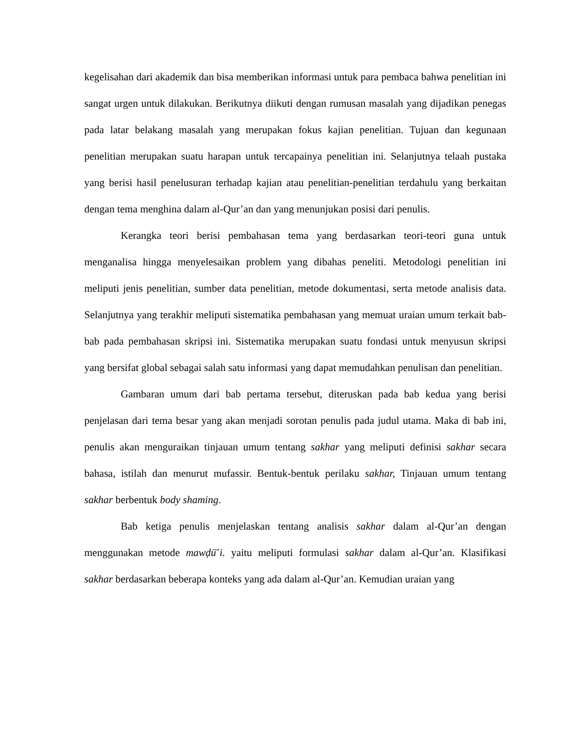kegelisahan dari akademik dan bisa memberikan informasi untuk para pembaca bahwa penelitian ini sangat urgen untuk dilakukan. Berikutnya diikuti dengan rumusan masalah yang dijadikan penegas pada latar belakang masalah yang merupakan fokus kajian penelitian. Tujuan dan kegunaan penelitian merupakan suatu harapan untuk tercapainya penelitian ini. Selanjutnya telaah pustaka yang berisi hasil penelusuran terhadap kajian atau penelitian-penelitian terdahulu yang berkaitan dengan tema menghina dalam al-Qur’an dan yang menunjukan posisi dari penulis.
Kerangka teori berisi pembahasan tema yang berdasarkan teori-teori guna untuk menganalisa hingga menyelesaikan problem yang dibahas peneliti. Metodologi penelitian ini meliputi jenis penelitian, sumber data penelitian, metode dokumentasi, serta metode analisis data. Selanjutnya yang terakhir meliputi sistematika pembahasan yang memuat uraian umum terkait bab-bab pada pembahasan skripsi ini. Sistematika merupakan suatu fondasi untuk menyusun skripsi yang bersifat global sebagai salah satu informasi yang dapat memudahkan penulisan dan penelitian.
Gambaran umum dari bab pertama tersebut, diteruskan pada bab kedua yang berisi penjelasan dari tema besar yang akan menjadi sorotan penulis pada judul utama. Maka di bab ini, penulis akan menguraikan tinjauan umum tentang sakhar yang meliputi definisi sakhar secara bahasa, istilah dan menurut mufassir. Bentuk-bentuk perilaku sakhar, Tinjauan umum tentang sakhar berbentuk body shaming.
Bab ketiga penulis menjelaskan tentang analisis sakhar dalam al-Qur’an dengan menggunakan metode mawḍū̄ʾi. yaitu meliputi formulasi sakhar dalam al-Qur’an. Klasifikasi sakhar berdasarkan beberapa konteks yang ada dalam al-Qur’an. Kemudian uraian yang